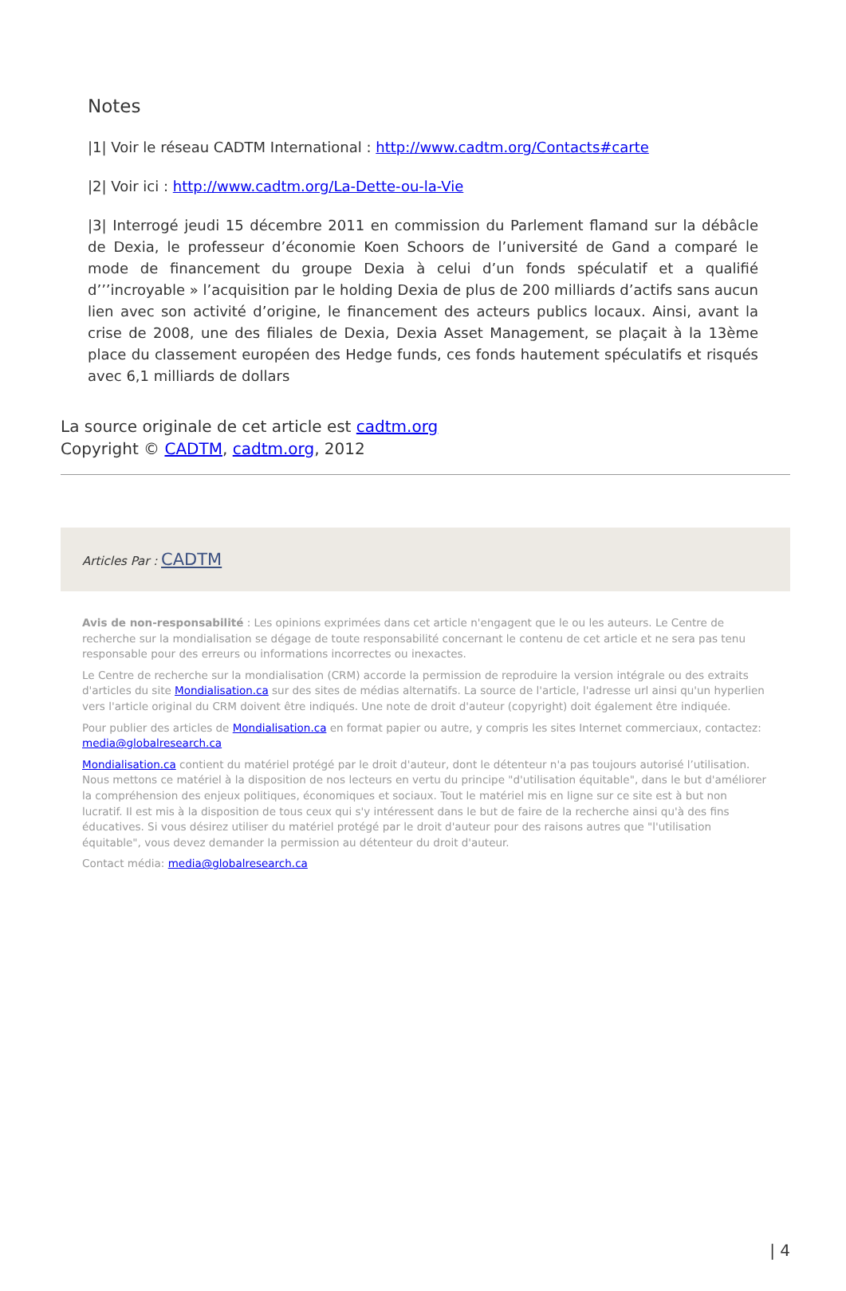Notes
|1| Voir le réseau CADTM International : http://www.cadtm.org/Contacts#carte
|2| Voir ici : http://www.cadtm.org/La-Dette-ou-la-Vie
|3| Interrogé jeudi 15 décembre 2011 en commission du Parlement flamand sur la débâcle de Dexia, le professeur d’économie Koen Schoors de l’université de Gand a comparé le mode de financement du groupe Dexia à celui d’un fonds spéculatif et a qualifié d’’’incroyable » l’acquisition par le holding Dexia de plus de 200 milliards d’actifs sans aucun lien avec son activité d’origine, le financement des acteurs publics locaux. Ainsi, avant la crise de 2008, une des filiales de Dexia, Dexia Asset Management, se plaçait à la 13ème place du classement européen des Hedge funds, ces fonds hautement spéculatifs et risqués avec 6,1 milliards de dollars
La source originale de cet article est cadtm.org
Copyright © CADTM, cadtm.org, 2012
Articles Par : CADTM
Avis de non-responsabilité : Les opinions exprimées dans cet article n'engagent que le ou les auteurs. Le Centre de recherche sur la mondialisation se dégage de toute responsabilité concernant le contenu de cet article et ne sera pas tenu responsable pour des erreurs ou informations incorrectes ou inexactes.
Le Centre de recherche sur la mondialisation (CRM) accorde la permission de reproduire la version intégrale ou des extraits d'articles du site Mondialisation.ca sur des sites de médias alternatifs. La source de l'article, l'adresse url ainsi qu'un hyperlien vers l'article original du CRM doivent être indiqués. Une note de droit d'auteur (copyright) doit également être indiquée.
Pour publier des articles de Mondialisation.ca en format papier ou autre, y compris les sites Internet commerciaux, contactez: media@globalresearch.ca
Mondialisation.ca contient du matériel protégé par le droit d'auteur, dont le détenteur n'a pas toujours autorisé l’utilisation. Nous mettons ce matériel à la disposition de nos lecteurs en vertu du principe "d'utilisation équitable", dans le but d'améliorer la compréhension des enjeux politiques, économiques et sociaux. Tout le matériel mis en ligne sur ce site est à but non lucratif. Il est mis à la disposition de tous ceux qui s'y intéressent dans le but de faire de la recherche ainsi qu'à des fins éducatives. Si vous désirez utiliser du matériel protégé par le droit d'auteur pour des raisons autres que "l'utilisation équitable", vous devez demander la permission au détenteur du droit d'auteur.
Contact média: media@globalresearch.ca
| 4